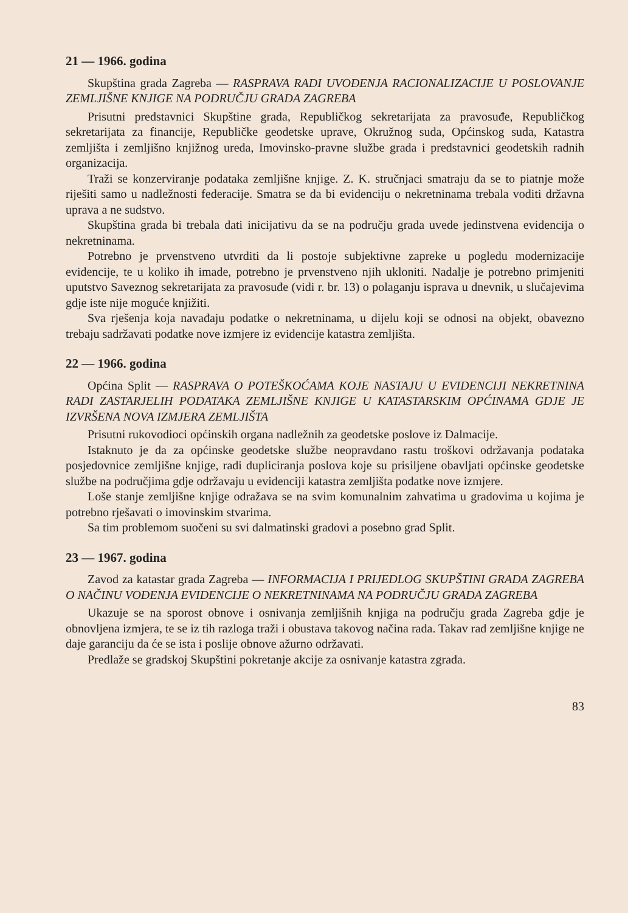21 — 1966. godina
Skupština grada Zagreba — RASPRAVA RADI UVOĐENJA RACIONALIZACIJE U POSLOVANJE ZEMLJIŠNE KNJIGE NA PODRUČJU GRADA ZAGREBA
Prisutni predstavnici Skupštine grada, Republičkog sekretarijata za pravosuđe, Republičkog sekretarijata za financije, Republičke geodetske uprave, Okružnog suda, Općinskog suda, Katastra zemljišta i zemljišno knjižnog ureda, Imovinsko-pravne službe grada i predstavnici geodetskih radnih organizacija.
Traži se konzerviranje podataka zemljišne knjige. Z. K. stručnjaci smatraju da se to piatnje može riješiti samo u nadležnosti federacije. Smatra se da bi evidenciju o nekretninama trebala voditi državna uprava a ne sudstvo.
Skupština grada bi trebala dati inicijativu da se na području grada uvede jedinstvena evidencija o nekretninama.
Potrebno je prvenstveno utvrditi da li postoje subjektivne zapreke u pogledu modernizacije evidencije, te u koliko ih imade, potrebno je prvenstveno njih ukloniti. Nadalje je potrebno primjeniti uputstvo Saveznog sekretarijata za pravosuđe (vidi r. br. 13) o polaganju isprava u dnevnik, u slučajevima gdje iste nije moguće knjižiti.
Sva rješenja koja navađaju podatke o nekretninama, u dijelu koji se odnosi na objekt, obavezno trebaju sadržavati podatke nove izmjere iz evidencije katastra zemljišta.
22 — 1966. godina
Općina Split — RASPRAVA O POTEŠKOĆAMA KOJE NASTAJU U EVIDENCIJI NEKRETNINA RADI ZASTARJELIH PODATAKA ZEMLJIŠNE KNJIGE U KATASTARSKIM OPĆINAMA GDJE JE IZVRŠENA NOVA IZMJERA ZEMLJIŠTA
Prisutni rukovodioci općinskih organa nadležnih za geodetske poslove iz Dalmacije.
Istaknuto je da za općinske geodetske službe neopravdano rastu troškovi održavanja podataka posjedovnice zemljišne knjige, radi dupliciranja poslova koje su prisiljene obavljati općinske geodetske službe na područjima gdje održavaju u evidenciji katastra zemljišta podatke nove izmjere.
Loše stanje zemljišne knjige odražava se na svim komunalnim zahvatima u gradovima u kojima je potrebno rješavati o imovinskim stvarima.
Sa tim problemom suočeni su svi dalmatinski gradovi a posebno grad Split.
23 — 1967. godina
Zavod za katastar grada Zagreba — INFORMACIJA I PRIJEDLOG SKUPŠTINI GRADA ZAGREBA O NAČINU VOĐENJA EVIDENCIJE O NEKRETNINAMA NA PODRUČJU GRADA ZAGREBA
Ukazuje se na sporost obnove i osnivanja zemljišnih knjiga na području grada Zagreba gdje je obnovljena izmjera, te se iz tih razloga traži i obustava takovog načina rada. Takav rad zemljišne knjige ne daje garanciju da će se ista i poslije obnove ažurno održavati.
Predlaže se gradskoj Skupštini pokretanje akcije za osnivanje katastra zgrada.
83